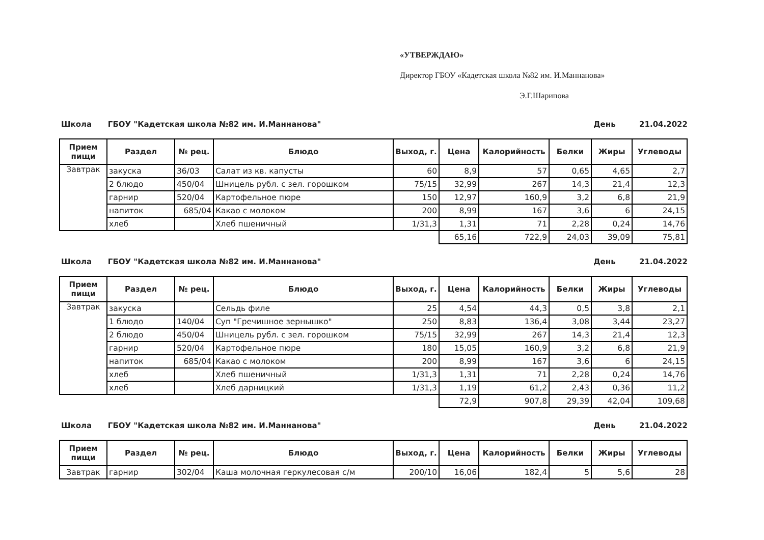«УТВЕРЖДАЮ»
Директор ГБОУ «Кадетская школа №82 им. И.Маннанова»
Э.Г.Шарипова
Школа ГБОУ "Кадетская школа №82 им. И.Маннанова" День 21.04.2022
| Прием пищи | Раздел | № рец. | Блюдо | Выход, г. | Цена | Калорийность | Белки | Жиры | Углеводы |
| --- | --- | --- | --- | --- | --- | --- | --- | --- | --- |
| Завтрак | закуска | 36/03 | Салат из кв. капусты | 60 | 8,9 | 57 | 0,65 | 4,65 | 2,7 |
| | 2 блюдо | 450/04 | Шницель рубл. с зел. горошком | 75/15 | 32,99 | 267 | 14,3 | 21,4 | 12,3 |
| | гарнир | 520/04 | Картофельное пюре | 150 | 12,97 | 160,9 | 3,2 | 6,8 | 21,9 |
| | напиток | 685/04 | Какао с молоком | 200 | 8,99 | 167 | 3,6 | 6 | 24,15 |
| | хлеб | | Хлеб пшеничный | 1/31,3 | 1,31 | 71 | 2,28 | 0,24 | 14,76 |
| | | | | | 65,16 | 722,9 | 24,03 | 39,09 | 75,81 |
Школа ГБОУ "Кадетская школа №82 им. И.Маннанова" День 21.04.2022
| Прием пищи | Раздел | № рец. | Блюдо | Выход, г. | Цена | Калорийность | Белки | Жиры | Углеводы |
| --- | --- | --- | --- | --- | --- | --- | --- | --- | --- |
| Завтрак | закуска | | Сельдь филе | 25 | 4,54 | 44,3 | 0,5 | 3,8 | 2,1 |
| | 1 блюдо | 140/04 | Суп "Гречишное зернышко" | 250 | 8,83 | 136,4 | 3,08 | 3,44 | 23,27 |
| | 2 блюдо | 450/04 | Шницель рубл. с зел. горошком | 75/15 | 32,99 | 267 | 14,3 | 21,4 | 12,3 |
| | гарнир | 520/04 | Картофельное пюре | 180 | 15,05 | 160,9 | 3,2 | 6,8 | 21,9 |
| | напиток | 685/04 | Какао с молоком | 200 | 8,99 | 167 | 3,6 | 6 | 24,15 |
| | хлеб | | Хлеб пшеничный | 1/31,3 | 1,31 | 71 | 2,28 | 0,24 | 14,76 |
| | хлеб | | Хлеб дарницкий | 1/31,3 | 1,19 | 61,2 | 2,43 | 0,36 | 11,2 |
| | | | | | 72,9 | 907,8 | 29,39 | 42,04 | 109,68 |
Школа ГБОУ "Кадетская школа №82 им. И.Маннанова" День 21.04.2022
| Прием пищи | Раздел | № рец. | Блюдо | Выход, г. | Цена | Калорийность | Белки | Жиры | Углеводы |
| --- | --- | --- | --- | --- | --- | --- | --- | --- | --- |
| Завтрак | гарнир | 302/04 | Каша молочная геркулесовая с/м | 200/10 | 16,06 | 182,4 | 5 | 5,6 | 28 |